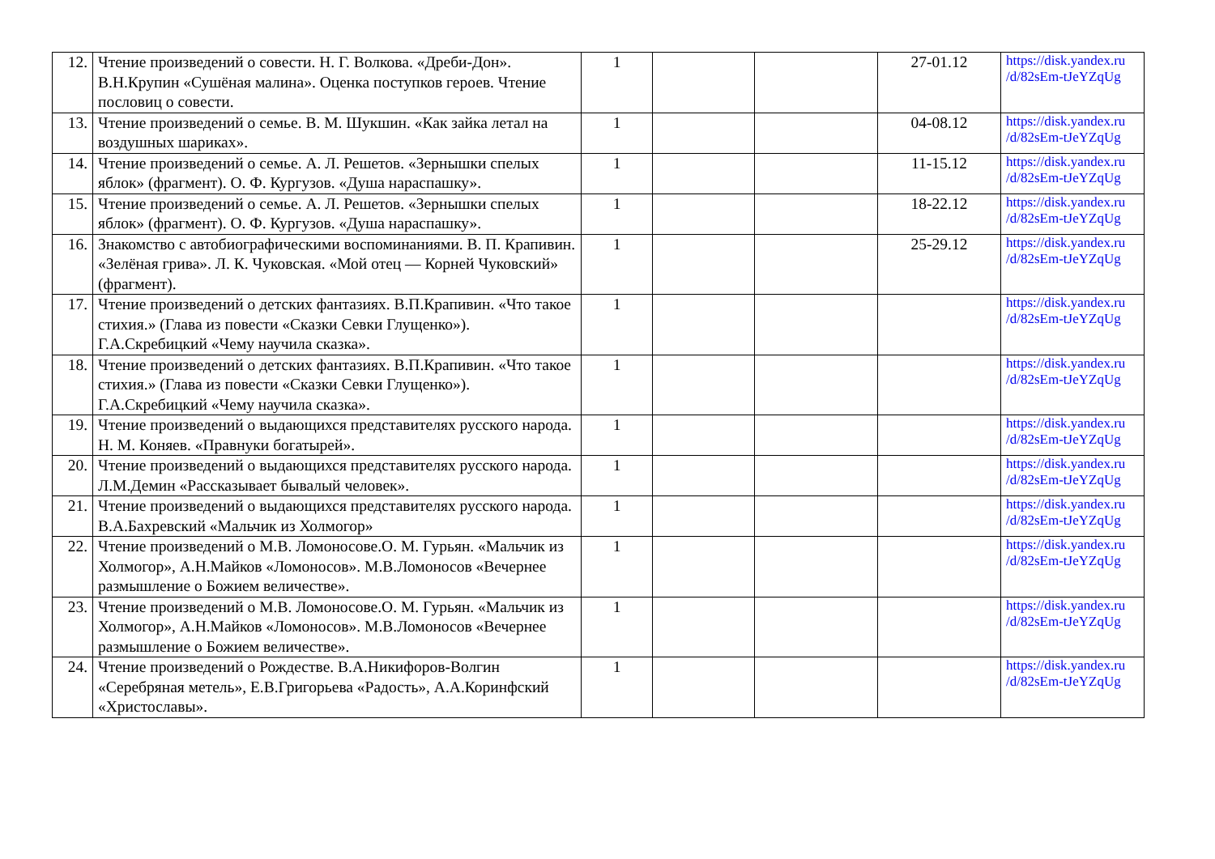| 12. | Чтение произведений о совести. Н. Г. Волкова. «Дреби-Дон». В.Н.Крупин «Сушёная малина». Оценка поступков героев. Чтение пословиц о совести. | 1 | | | 27-01.12 | https://disk.yandex.ru /d/82sEm-tJeYZqUg |
| 13. | Чтение произведений о семье. В. М. Шукшин. «Как зайка летал на воздушных шариках». | 1 | | | 04-08.12 | https://disk.yandex.ru /d/82sEm-tJeYZqUg |
| 14. | Чтение произведений о семье. А. Л. Решетов. «Зернышки спелых яблок» (фрагмент). О. Ф. Кургузов. «Душа нараспашку». | 1 | | | 11-15.12 | https://disk.yandex.ru /d/82sEm-tJeYZqUg |
| 15. | Чтение произведений о семье. А. Л. Решетов. «Зернышки спелых яблок» (фрагмент). О. Ф. Кургузов. «Душа нараспашку». | 1 | | | 18-22.12 | https://disk.yandex.ru /d/82sEm-tJeYZqUg |
| 16. | Знакомство с автобиографическими воспоминаниями. В. П. Крапивин. «Зелёная грива». Л. К. Чуковская. «Мой отец — Корней Чуковский» (фрагмент). | 1 | | | 25-29.12 | https://disk.yandex.ru /d/82sEm-tJeYZqUg |
| 17. | Чтение произведений о детских фантазиях. В.П.Крапивин. «Что такое стихия.» (Глава из повести «Сказки Севки Глущенко»). Г.А.Скребицкий «Чему научила сказка». | 1 | | | | https://disk.yandex.ru /d/82sEm-tJeYZqUg |
| 18. | Чтение произведений о детских фантазиях. В.П.Крапивин. «Что такое стихия.» (Глава из повести «Сказки Севки Глущенко»). Г.А.Скребицкий «Чему научила сказка». | 1 | | | | https://disk.yandex.ru /d/82sEm-tJeYZqUg |
| 19. | Чтение произведений о выдающихся представителях русского народа. Н. М. Коняев. «Правнуки богатырей». | 1 | | | | https://disk.yandex.ru /d/82sEm-tJeYZqUg |
| 20. | Чтение произведений о выдающихся представителях русского народа. Л.М.Демин «Рассказывает бывалый человек». | 1 | | | | https://disk.yandex.ru /d/82sEm-tJeYZqUg |
| 21. | Чтение произведений о выдающихся представителях русского народа. В.А.Бахревский «Мальчик из Холмогор» | 1 | | | | https://disk.yandex.ru /d/82sEm-tJeYZqUg |
| 22. | Чтение произведений о М.В. Ломоносове.О. М. Гурьян. «Мальчик из Холмогор», А.Н.Майков «Ломоносов». М.В.Ломоносов «Вечернее размышление о Божием величестве». | 1 | | | | https://disk.yandex.ru /d/82sEm-tJeYZqUg |
| 23. | Чтение произведений о М.В. Ломоносове.О. М. Гурьян. «Мальчик из Холмогор», А.Н.Майков «Ломоносов». М.В.Ломоносов «Вечернее размышление о Божием величестве». | 1 | | | | https://disk.yandex.ru /d/82sEm-tJeYZqUg |
| 24. | Чтение произведений о Рождестве. В.А.Никифоров-Волгин «Серебряная метель», Е.В.Григорьева «Радость», А.А.Коринфский «Христославы». | 1 | | | | https://disk.yandex.ru /d/82sEm-tJeYZqUg |